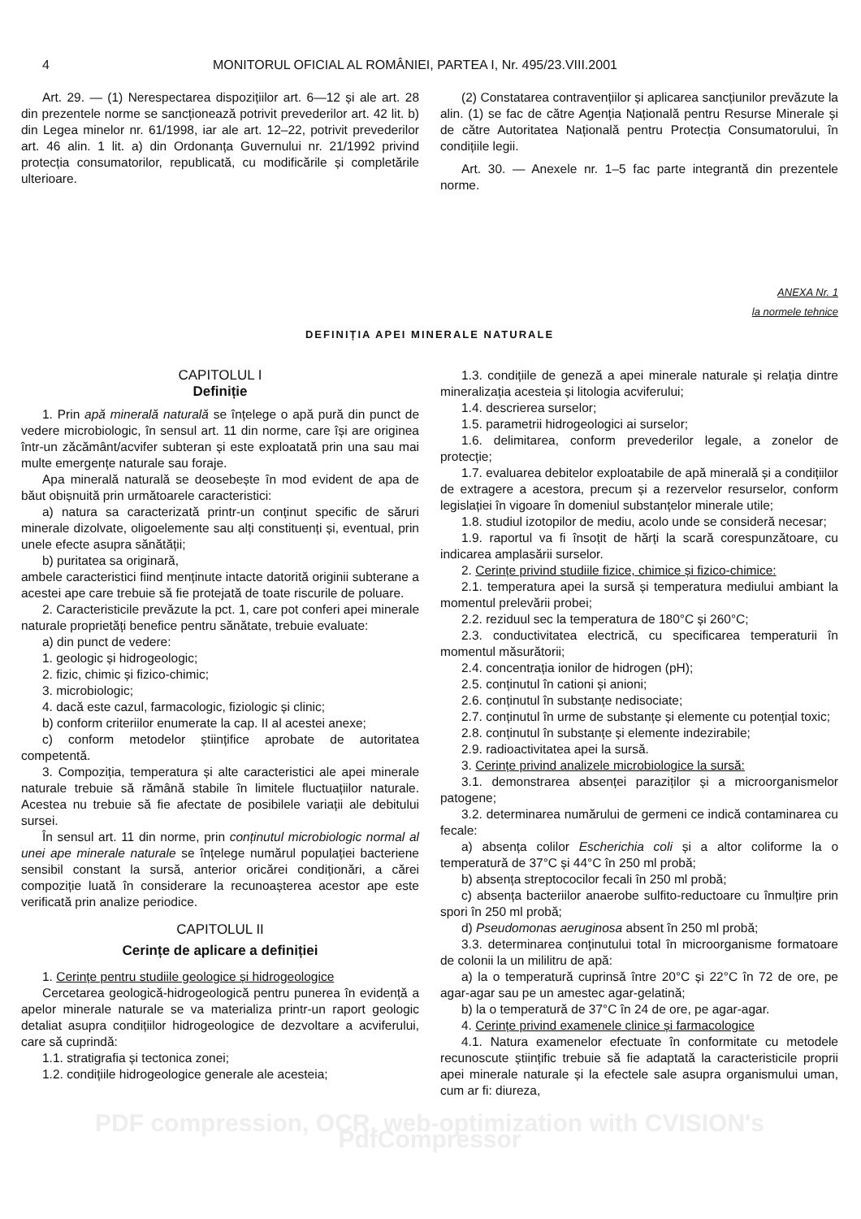4 MONITORUL OFICIAL AL ROMÂNIEI, PARTEA I, Nr. 495/23.VIII.2001
Art. 29. — (1) Nerespectarea dispozițiilor art. 6—12 și ale art. 28 din prezentele norme se sancționează potrivit prevederilor art. 42 lit. b) din Legea minelor nr. 61/1998, iar ale art. 12–22, potrivit prevederilor art. 46 alin. 1 lit. a) din Ordonanța Guvernului nr. 21/1992 privind protecția consumatorilor, republicată, cu modificările și completările ulterioare.
(2) Constatarea contravențiilor și aplicarea sancțiunilor prevăzute la alin. (1) se fac de către Agenția Națională pentru Resurse Minerale și de către Autoritatea Națională pentru Protecția Consumatorului, în condițiile legii.
Art. 30. — Anexele nr. 1–5 fac parte integrantă din prezentele norme.
ANEXA Nr. 1
la normele tehnice
DEFINIȚIA APEI MINERALE NATURALE
CAPITOLUL I
Definiție
1. Prin apă minerală naturală se înțelege o apă pură din punct de vedere microbiologic, în sensul art. 11 din norme, care își are originea într-un zăcământ/acvifer subteran și este exploatată prin una sau mai multe emergențe naturale sau foraje.
Apa minerală naturală se deosebește în mod evident de apa de băut obișnuită prin următoarele caracteristici:
a) natura sa caracterizată printr-un conținut specific de săruri minerale dizolvate, oligoelemente sau alți constituenți și, eventual, prin unele efecte asupra sănătății;
b) puritatea sa originară,
ambele caracteristici fiind menținute intacte datorită originii subterane a acestei ape care trebuie să fie protejată de toate riscurile de poluare.
2. Caracteristicile prevăzute la pct. 1, care pot conferi apei minerale naturale proprietăți benefice pentru sănătate, trebuie evaluate:
a) din punct de vedere:
1. geologic și hidrogeologic;
2. fizic, chimic și fizico-chimic;
3. microbiologic;
4. dacă este cazul, farmacologic, fiziologic și clinic;
b) conform criteriilor enumerate la cap. II al acestei anexe;
c) conform metodelor științifice aprobate de autoritatea competentă.
3. Compoziția, temperatura și alte caracteristici ale apei minerale naturale trebuie să rămână stabile în limitele fluctuațiilor naturale. Acestea nu trebuie să fie afectate de posibilele variații ale debitului sursei.
În sensul art. 11 din norme, prin conținutul microbiologic normal al unei ape minerale naturale se înțelege numărul populației bacteriene sensibil constant la sursă, anterior oricărei condiționări, a cărei compoziție luată în considerare la recunoașterea acestor ape este verificată prin analize periodice.
CAPITOLUL II
Cerințe de aplicare a definiției
1. Cerințe pentru studiile geologice și hidrogeologice
Cercetarea geologică-hidrogeologică pentru punerea în evidență a apelor minerale naturale se va materializa printr-un raport geologic detaliat asupra condițiilor hidrogeologice de dezvoltare a acviferului, care să cuprindă:
1.1. stratigrafia și tectonica zonei;
1.2. condițiile hidrogeologice generale ale acesteia;
1.3. condițiile de geneză a apei minerale naturale și relația dintre mineralizația acesteia și litologia acviferului;
1.4. descrierea surselor;
1.5. parametrii hidrogeologici ai surselor;
1.6. delimitarea, conform prevederilor legale, a zonelor de protecție;
1.7. evaluarea debitelor exploatabile de apă minerală și a condițiilor de extragere a acestora, precum și a rezervelor resurselor, conform legislației în vigoare în domeniul substanțelor minerale utile;
1.8. studiul izotopilor de mediu, acolo unde se consideră necesar;
1.9. raportul va fi însoțit de hărți la scară corespunzătoare, cu indicarea amplasării surselor.
2. Cerințe privind studiile fizice, chimice și fizico-chimice:
2.1. temperatura apei la sursă și temperatura mediului ambiant la momentul prelevării probei;
2.2. reziduul sec la temperatura de 180°C și 260°C;
2.3. conductivitatea electrică, cu specificarea temperaturii în momentul măsurătorii;
2.4. concentrația ionilor de hidrogen (pH);
2.5. conținutul în cationi și anioni;
2.6. conținutul în substanțe nedisociate;
2.7. conținutul în urme de substanțe și elemente cu potențial toxic;
2.8. conținutul în substanțe și elemente indezirabile;
2.9. radioactivitatea apei la sursă.
3. Cerințe privind analizele microbiologice la sursă:
3.1. demonstrarea absenței paraziților și a microorganismelor patogene;
3.2. determinarea numărului de germeni ce indică contaminarea cu fecale:
a) absența colilor Escherichia coli și a altor coliforme la o temperatură de 37°C și 44°C în 250 ml probă;
b) absența streptococilor fecali în 250 ml probă;
c) absența bacteriilor anaerobe sulfito-reductoare cu înmulțire prin spori în 250 ml probă;
d) Pseudomonas aeruginosa absent în 250 ml probă;
3.3. determinarea conținutului total în microorganisme formatoare de colonii la un mililitru de apă:
a) la o temperatură cuprinsă între 20°C și 22°C în 72 de ore, pe agar-agar sau pe un amestec agar-gelatină;
b) la o temperatură de 37°C în 24 de ore, pe agar-agar.
4. Cerințe privind examenele clinice și farmacologice
4.1. Natura examenelor efectuate în conformitate cu metodele recunoscute științific trebuie să fie adaptată la caracteristicile proprii apei minerale naturale și la efectele sale asupra organismului uman, cum ar fi: diureza,
PDF compression, OCR, web-optimization with CVISION's PdfCompressor